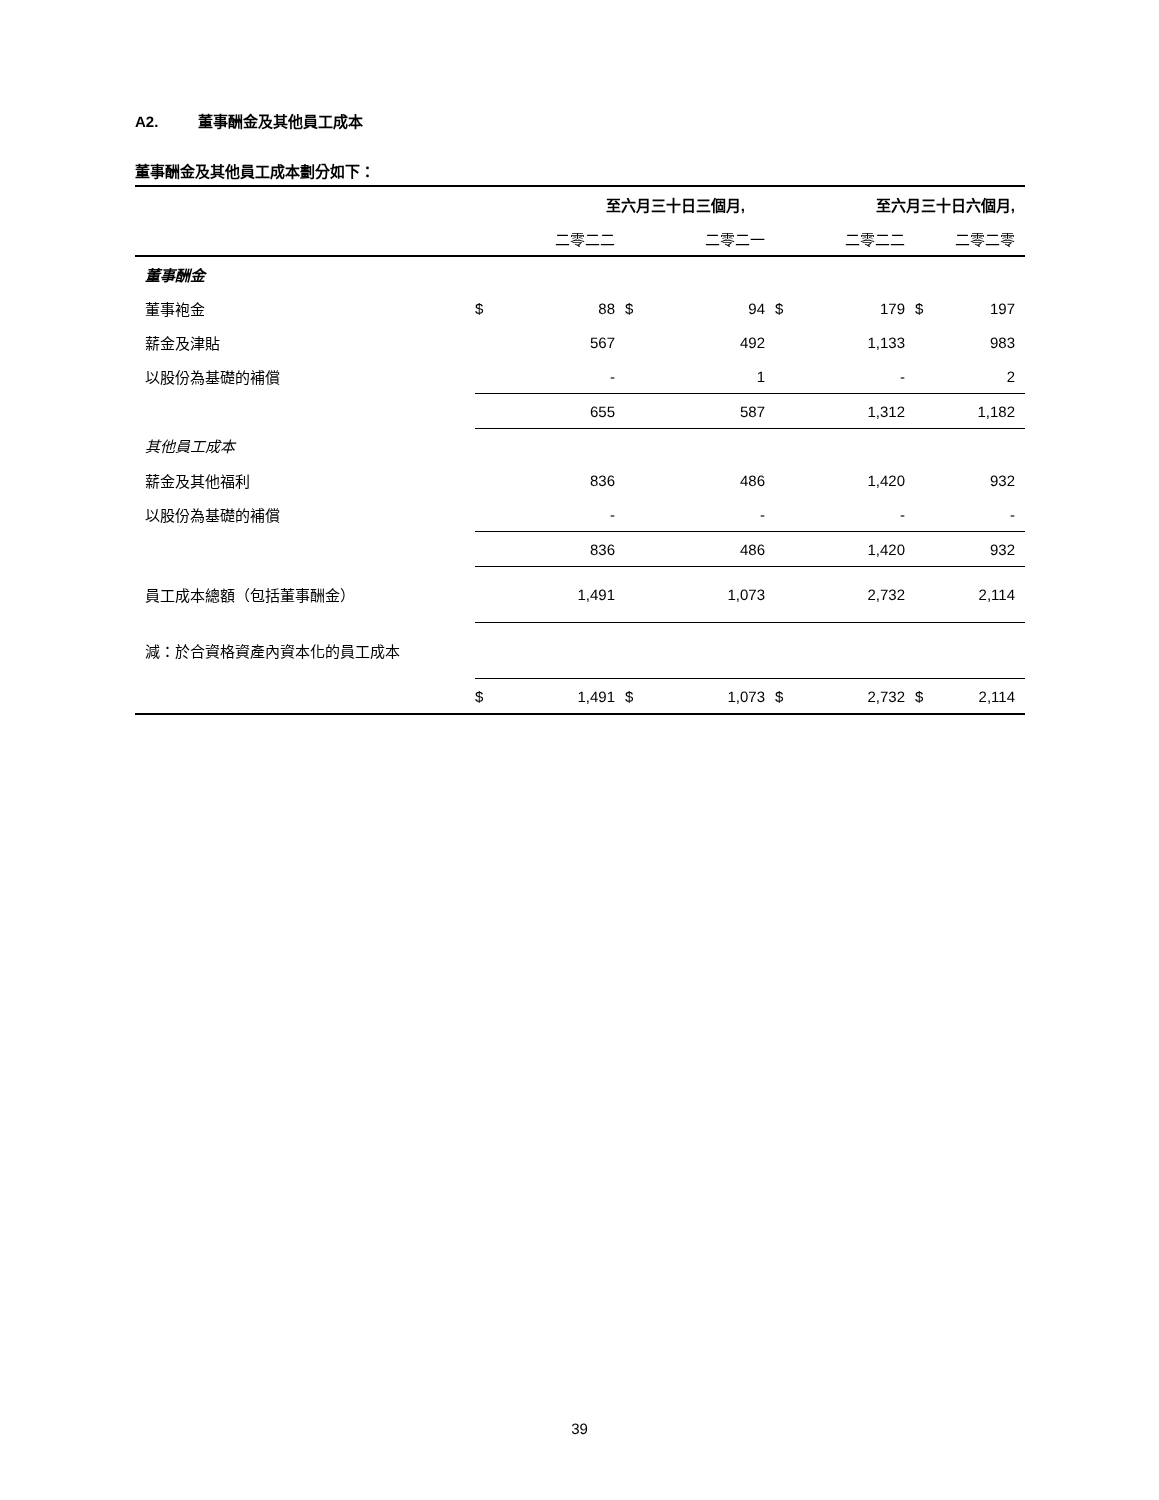A2. 董事酬金及其他員工成本
董事酬金及其他員工成本劃分如下：
| | 至六月三十日三個月, | | | | 至六月三十日六個月, | | | |
| | | 二零二二 | | 二零二一 | | 二零二二 | | 二零二零 |
| 董事酬金 | | | | | | | | |
| 董事袍金 | $ | 88 | $ | 94 | $ | 179 | $ | 197 |
| 薪金及津貼 | | 567 | | 492 | | 1,133 | | 983 |
| 以股份為基礎的補償 | | - | | 1 | | - | | 2 |
| | | 655 | | 587 | | 1,312 | | 1,182 |
| 其他員工成本 | | | | | | | | |
| 薪金及其他福利 | | 836 | | 486 | | 1,420 | | 932 |
| 以股份為基礎的補償 | | - | | - | | - | | - |
| | | 836 | | 486 | | 1,420 | | 932 |
| 員工成本總額（包括董事酬金） | | 1,491 | | 1,073 | | 2,732 | | 2,114 |
| 減：於合資格資產內資本化的員工成本 | | | | | | | | |
| | $ | 1,491 | $ | 1,073 | $ | 2,732 | $ | 2,114 |
39